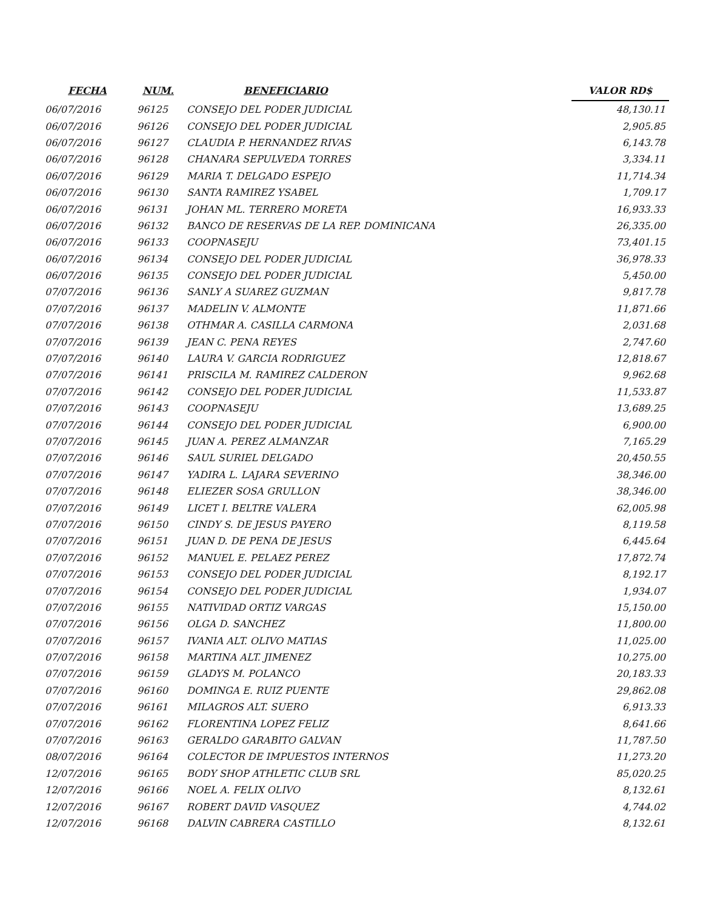| FECHA | NUM. | BENEFICIARIO | VALOR RD$ |
| --- | --- | --- | --- |
| 06/07/2016 | 96125 | CONSEJO DEL PODER JUDICIAL | 48,130.11 |
| 06/07/2016 | 96126 | CONSEJO DEL PODER JUDICIAL | 2,905.85 |
| 06/07/2016 | 96127 | CLAUDIA P. HERNANDEZ RIVAS | 6,143.78 |
| 06/07/2016 | 96128 | CHANARA SEPULVEDA TORRES | 3,334.11 |
| 06/07/2016 | 96129 | MARIA T. DELGADO ESPEJO | 11,714.34 |
| 06/07/2016 | 96130 | SANTA RAMIREZ YSABEL | 1,709.17 |
| 06/07/2016 | 96131 | JOHAN ML. TERRERO MORETA | 16,933.33 |
| 06/07/2016 | 96132 | BANCO DE RESERVAS DE LA REP. DOMINICANA | 26,335.00 |
| 06/07/2016 | 96133 | COOPNASEJU | 73,401.15 |
| 06/07/2016 | 96134 | CONSEJO DEL PODER JUDICIAL | 36,978.33 |
| 06/07/2016 | 96135 | CONSEJO DEL PODER JUDICIAL | 5,450.00 |
| 07/07/2016 | 96136 | SANLY A SUAREZ GUZMAN | 9,817.78 |
| 07/07/2016 | 96137 | MADELIN V. ALMONTE | 11,871.66 |
| 07/07/2016 | 96138 | OTHMAR A. CASILLA CARMONA | 2,031.68 |
| 07/07/2016 | 96139 | JEAN C. PENA REYES | 2,747.60 |
| 07/07/2016 | 96140 | LAURA V. GARCIA RODRIGUEZ | 12,818.67 |
| 07/07/2016 | 96141 | PRISCILA M. RAMIREZ CALDERON | 9,962.68 |
| 07/07/2016 | 96142 | CONSEJO DEL PODER JUDICIAL | 11,533.87 |
| 07/07/2016 | 96143 | COOPNASEJU | 13,689.25 |
| 07/07/2016 | 96144 | CONSEJO DEL PODER JUDICIAL | 6,900.00 |
| 07/07/2016 | 96145 | JUAN A. PEREZ ALMANZAR | 7,165.29 |
| 07/07/2016 | 96146 | SAUL SURIEL DELGADO | 20,450.55 |
| 07/07/2016 | 96147 | YADIRA L. LAJARA SEVERINO | 38,346.00 |
| 07/07/2016 | 96148 | ELIEZER SOSA GRULLON | 38,346.00 |
| 07/07/2016 | 96149 | LICET I. BELTRE VALERA | 62,005.98 |
| 07/07/2016 | 96150 | CINDY S. DE JESUS PAYERO | 8,119.58 |
| 07/07/2016 | 96151 | JUAN D. DE PENA DE JESUS | 6,445.64 |
| 07/07/2016 | 96152 | MANUEL E. PELAEZ PEREZ | 17,872.74 |
| 07/07/2016 | 96153 | CONSEJO DEL PODER JUDICIAL | 8,192.17 |
| 07/07/2016 | 96154 | CONSEJO DEL PODER JUDICIAL | 1,934.07 |
| 07/07/2016 | 96155 | NATIVIDAD ORTIZ VARGAS | 15,150.00 |
| 07/07/2016 | 96156 | OLGA D. SANCHEZ | 11,800.00 |
| 07/07/2016 | 96157 | IVANIA ALT. OLIVO MATIAS | 11,025.00 |
| 07/07/2016 | 96158 | MARTINA ALT. JIMENEZ | 10,275.00 |
| 07/07/2016 | 96159 | GLADYS M. POLANCO | 20,183.33 |
| 07/07/2016 | 96160 | DOMINGA E. RUIZ PUENTE | 29,862.08 |
| 07/07/2016 | 96161 | MILAGROS ALT. SUERO | 6,913.33 |
| 07/07/2016 | 96162 | FLORENTINA LOPEZ FELIZ | 8,641.66 |
| 07/07/2016 | 96163 | GERALDO GARABITO GALVAN | 11,787.50 |
| 08/07/2016 | 96164 | COLECTOR DE IMPUESTOS INTERNOS | 11,273.20 |
| 12/07/2016 | 96165 | BODY SHOP ATHLETIC CLUB SRL | 85,020.25 |
| 12/07/2016 | 96166 | NOEL A. FELIX OLIVO | 8,132.61 |
| 12/07/2016 | 96167 | ROBERT DAVID VASQUEZ | 4,744.02 |
| 12/07/2016 | 96168 | DALVIN CABRERA CASTILLO | 8,132.61 |